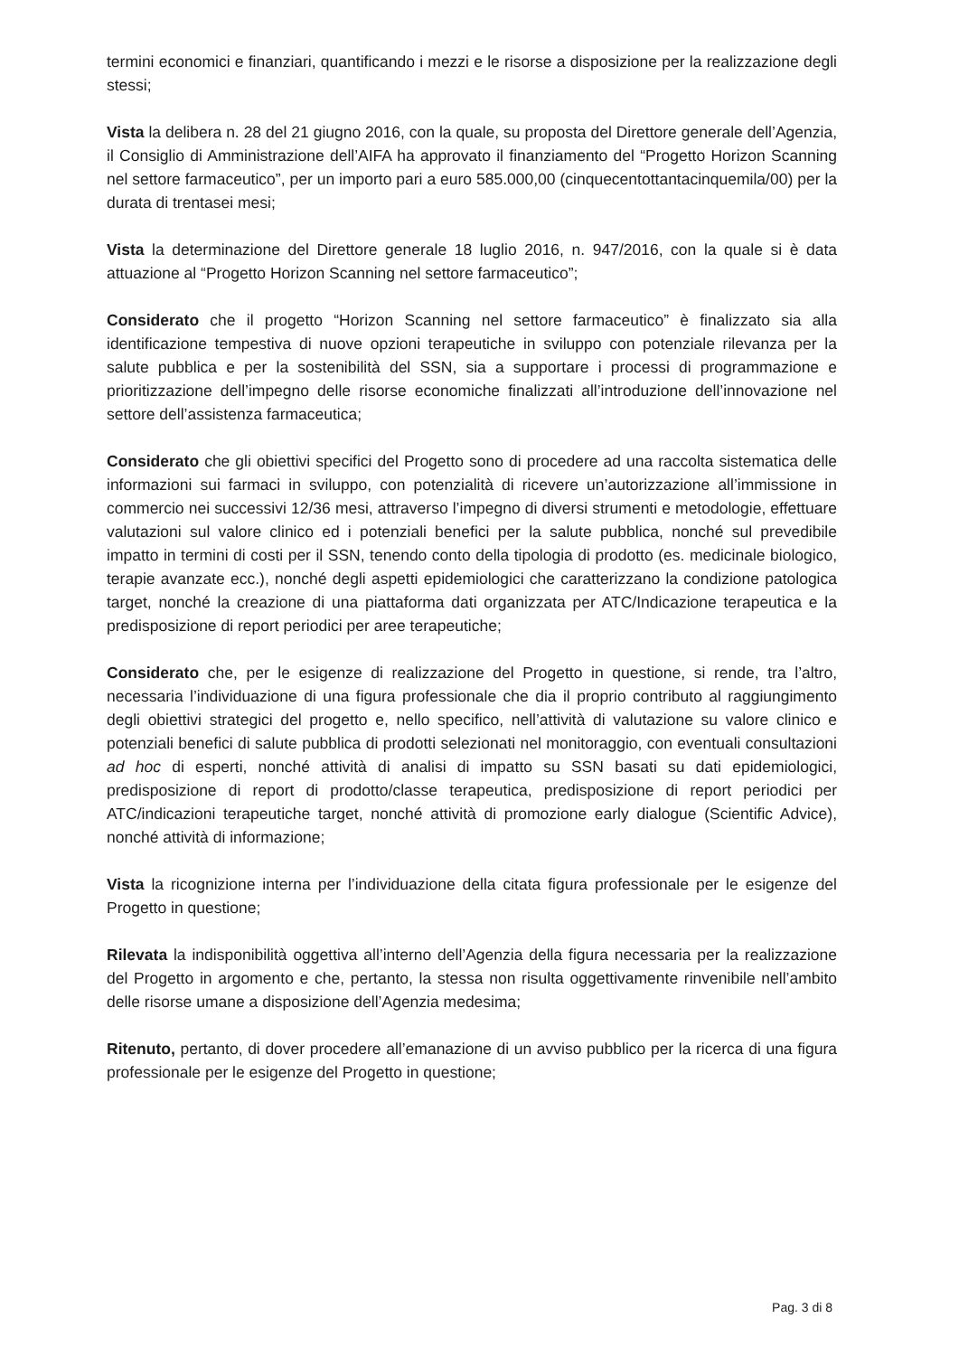termini economici e finanziari, quantificando i mezzi e le risorse a disposizione per la realizzazione degli stessi;
Vista la delibera n. 28 del 21 giugno 2016, con la quale, su proposta del Direttore generale dell’Agenzia, il Consiglio di Amministrazione dell’AIFA ha approvato il finanziamento del “Progetto Horizon Scanning nel settore farmaceutico”, per un importo pari a euro 585.000,00 (cinquecentottantacinquemila/00) per la durata di trentasei mesi;
Vista la determinazione del Direttore generale 18 luglio 2016, n. 947/2016, con la quale si è data attuazione al “Progetto Horizon Scanning nel settore farmaceutico”;
Considerato che il progetto “Horizon Scanning nel settore farmaceutico” è finalizzato sia alla identificazione tempestiva di nuove opzioni terapeutiche in sviluppo con potenziale rilevanza per la salute pubblica e per la sostenibilità del SSN, sia a supportare i processi di programmazione e prioritizzazione dell’impegno delle risorse economiche finalizzati all’introduzione dell’innovazione nel settore dell’assistenza farmaceutica;
Considerato che gli obiettivi specifici del Progetto sono di procedere ad una raccolta sistematica delle informazioni sui farmaci in sviluppo, con potenzialità di ricevere un’autorizzazione all’immissione in commercio nei successivi 12/36 mesi, attraverso l’impegno di diversi strumenti e metodologie, effettuare valutazioni sul valore clinico ed i potenziali benefici per la salute pubblica, nonché sul prevedibile impatto in termini di costi per il SSN, tenendo conto della tipologia di prodotto (es. medicinale biologico, terapie avanzate ecc.), nonché degli aspetti epidemiologici che caratterizzano la condizione patologica target, nonché la creazione di una piattaforma dati organizzata per ATC/Indicazione terapeutica e la predisposizione di report periodici per aree terapeutiche;
Considerato che, per le esigenze di realizzazione del Progetto in questione, si rende, tra l’altro, necessaria l’individuazione di una figura professionale che dia il proprio contributo al raggiungimento degli obiettivi strategici del progetto e, nello specifico, nell’attività di valutazione su valore clinico e potenziali benefici di salute pubblica di prodotti selezionati nel monitoraggio, con eventuali consultazioni ad hoc di esperti, nonché attività di analisi di impatto su SSN basati su dati epidemiologici, predisposizione di report di prodotto/classe terapeutica, predisposizione di report periodici per ATC/indicazioni terapeutiche target, nonché attività di promozione early dialogue (Scientific Advice), nonché attività di informazione;
Vista la ricognizione interna per l’individuazione della citata figura professionale per le esigenze del Progetto in questione;
Rilevata la indisponibilità oggettiva all’interno dell’Agenzia della figura necessaria per la realizzazione del Progetto in argomento e che, pertanto, la stessa non risulta oggettivamente rinvenibile nell’ambito delle risorse umane a disposizione dell’Agenzia medesima;
Ritenuto, pertanto, di dover procedere all’emanazione di un avviso pubblico per la ricerca di una figura professionale per le esigenze del Progetto in questione;
Pag. 3 di 8